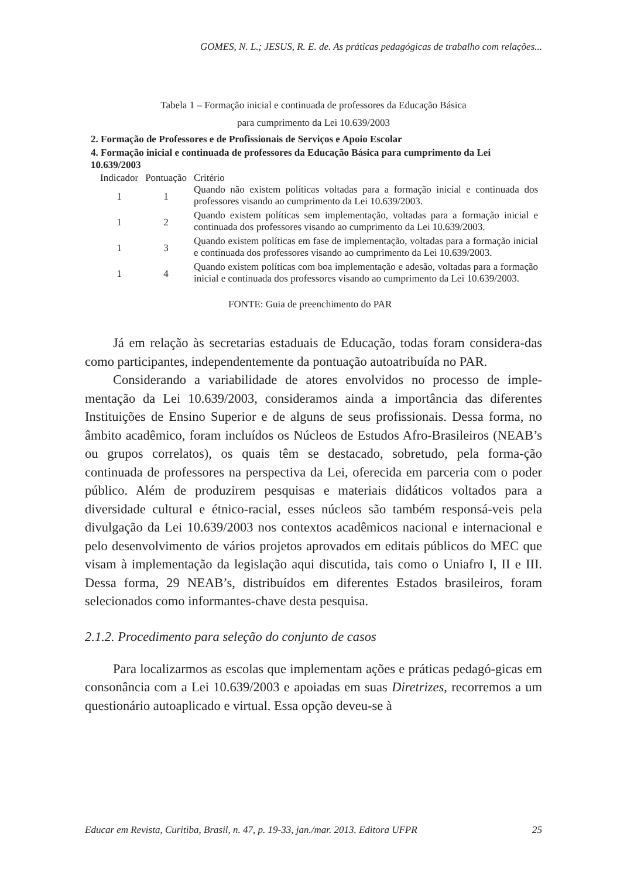GOMES, N. L.; JESUS, R. E. de. As práticas pedagógicas de trabalho com relações...
Tabela 1 – Formação inicial e continuada de professores da Educação Básica
para cumprimento da Lei 10.639/2003
2. Formação de Professores e de Profissionais de Serviços e Apoio Escolar
4. Formação inicial e continuada de professores da Educação Básica para cumprimento da Lei 10.639/2003
| Indicador | Pontuação | Critério |
| --- | --- | --- |
| 1 | 1 | Quando não existem políticas voltadas para a formação inicial e continuada dos professores visando ao cumprimento da Lei 10.639/2003. |
| 1 | 2 | Quando existem políticas sem implementação, voltadas para a formação inicial e continuada dos professores visando ao cumprimento da Lei 10.639/2003. |
| 1 | 3 | Quando existem políticas em fase de implementação, voltadas para a formação inicial e continuada dos professores visando ao cumprimento da Lei 10.639/2003. |
| 1 | 4 | Quando existem políticas com boa implementação e adesão, voltadas para a formação inicial e continuada dos professores visando ao cumprimento da Lei 10.639/2003. |
FONTE: Guia de preenchimento do PAR
Já em relação às secretarias estaduais de Educação, todas foram considera-das como participantes, independentemente da pontuação autoatribuída no PAR.
Considerando a variabilidade de atores envolvidos no processo de imple-mentação da Lei 10.639/2003, consideramos ainda a importância das diferentes Instituições de Ensino Superior e de alguns de seus profissionais. Dessa forma, no âmbito acadêmico, foram incluídos os Núcleos de Estudos Afro-Brasileiros (NEAB’s ou grupos correlatos), os quais têm se destacado, sobretudo, pela forma-ção continuada de professores na perspectiva da Lei, oferecida em parceria com o poder público. Além de produzirem pesquisas e materiais didáticos voltados para a diversidade cultural e étnico-racial, esses núcleos são também responsá-veis pela divulgação da Lei 10.639/2003 nos contextos acadêmicos nacional e internacional e pelo desenvolvimento de vários projetos aprovados em editais públicos do MEC que visam à implementação da legislação aqui discutida, tais como o Uniafro I, II e III. Dessa forma, 29 NEAB’s, distribuídos em diferentes Estados brasileiros, foram selecionados como informantes-chave desta pesquisa.
2.1.2. Procedimento para seleção do conjunto de casos
Para localizarmos as escolas que implementam ações e práticas pedagó-gicas em consonância com a Lei 10.639/2003 e apoiadas em suas Diretrizes, recorremos a um questionário autoaplicado e virtual. Essa opção deveu-se à
Educar em Revista, Curitiba, Brasil, n. 47, p. 19-33, jan./mar. 2013. Editora UFPR 25